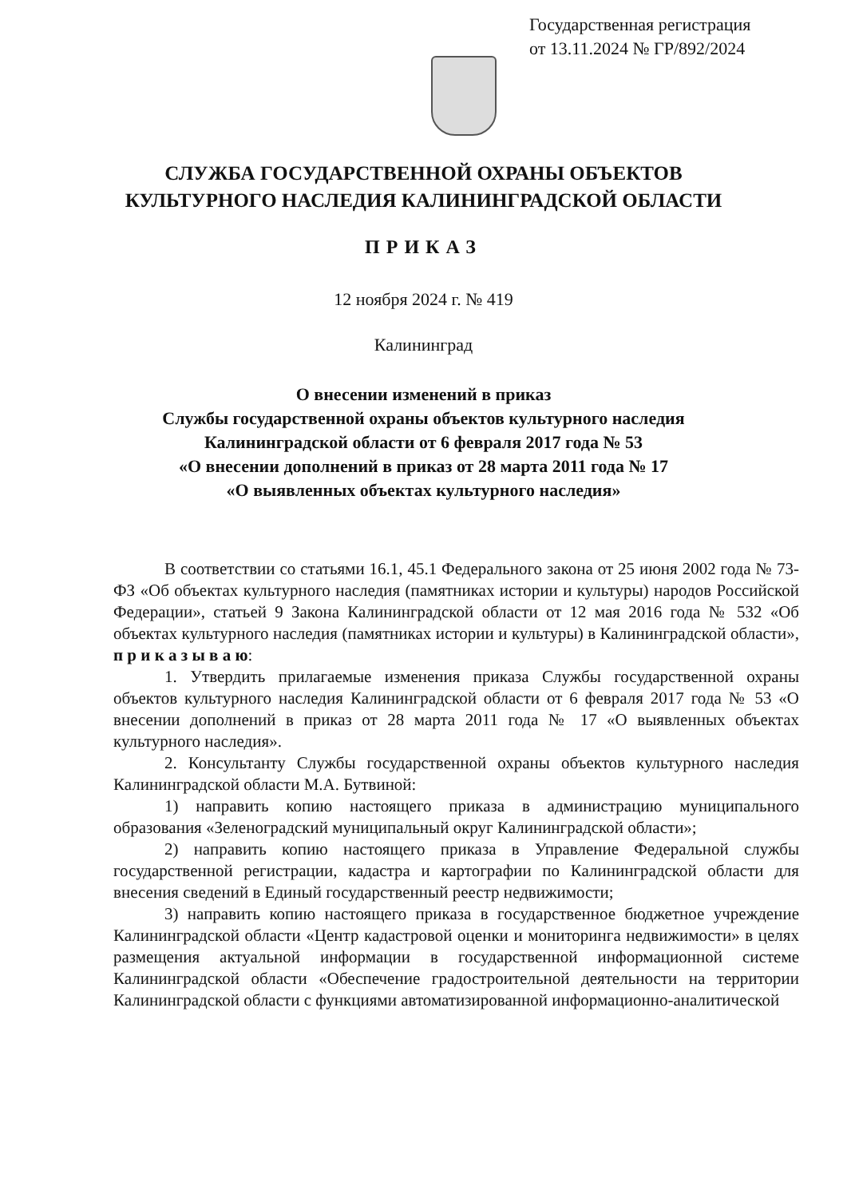Государственная регистрация
от 13.11.2024 № ГР/892/2024
СЛУЖБА ГОСУДАРСТВЕННОЙ ОХРАНЫ ОБЪЕКТОВ
КУЛЬТУРНОГО НАСЛЕДИЯ КАЛИНИНГРАДСКОЙ ОБЛАСТИ
ПРИКАЗ
12 ноября 2024 г. № 419
Калининград
О внесении изменений в приказ
Службы государственной охраны объектов культурного наследия
Калининградской области от 6 февраля 2017 года № 53
«О внесении дополнений в приказ от 28 марта 2011 года № 17
«О выявленных объектах культурного наследия»
В соответствии со статьями 16.1, 45.1 Федерального закона от 25 июня 2002 года № 73-ФЗ «Об объектах культурного наследия (памятниках истории и культуры) народов Российской Федерации», статьей 9 Закона Калининградской области от 12 мая 2016 года № 532 «Об объектах культурного наследия (памятниках истории и культуры) в Калининградской области», п р и к а з ы в а ю:
1. Утвердить прилагаемые изменения приказа Службы государственной охраны объектов культурного наследия Калининградской области от 6 февраля 2017 года № 53 «О внесении дополнений в приказ от 28 марта 2011 года № 17 «О выявленных объектах культурного наследия».
2. Консультанту Службы государственной охраны объектов культурного наследия Калининградской области М.А. Бутвиной:
1) направить копию настоящего приказа в администрацию муниципального образования «Зеленоградский муниципальный округ Калининградской области»;
2) направить копию настоящего приказа в Управление Федеральной службы государственной регистрации, кадастра и картографии по Калининградской области для внесения сведений в Единый государственный реестр недвижимости;
3) направить копию настоящего приказа в государственное бюджетное учреждение Калининградской области «Центр кадастровой оценки и мониторинга недвижимости» в целях размещения актуальной информации в государственной информационной системе Калининградской области «Обеспечение градостроительной деятельности на территории Калининградской области с функциями автоматизированной информационно-аналитической